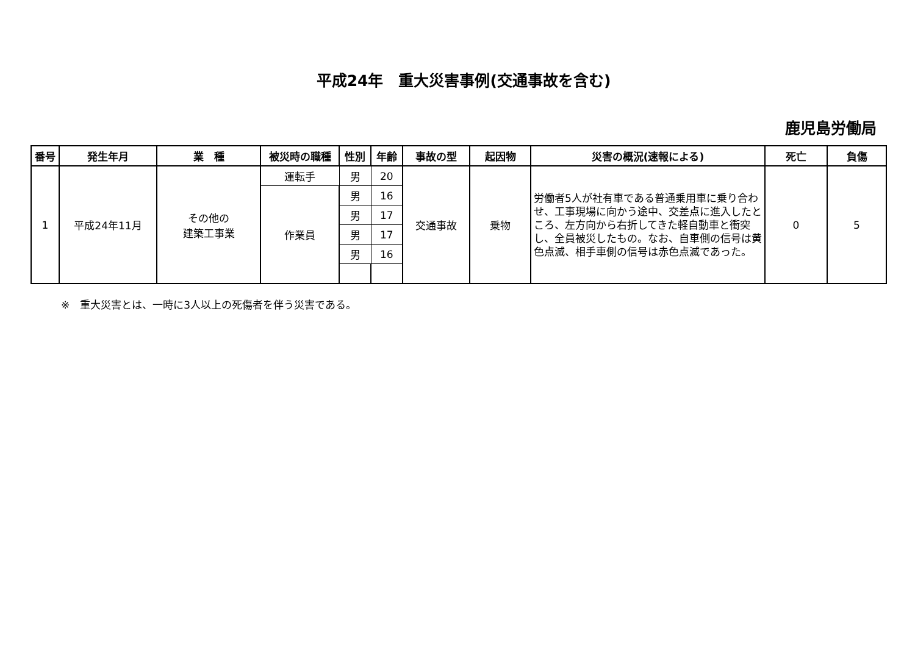平成24年　重大災害事例(交通事故を含む)
鹿児島労働局
| 番号 | 発生年月 | 業 種 | 被災時の職種 | 性別 | 年齢 | 事故の型 | 起因物 | 災害の概況(速報による) | 死亡 | 負傷 |
| --- | --- | --- | --- | --- | --- | --- | --- | --- | --- | --- |
| 1 | 平成24年11月 | その他の 建築工事業 | 運転手 | 男 | 20 | 交通事故 | 乗物 | 労働者5人が社有車である普通乗用車に乗り合わせ、工事現場に向かう途中、交差点に進入したところ、左方向から右折してきた軽自動車と衝突し、全員被災したもの。なお、自車側の信号は黄色点滅、相手車側の信号は赤色点滅であった。 | 0 | 5 |
| | | | 作業員 | 男 | 16 | | | | | |
| | | | | 男 | 17 | | | | | |
| | | | | 男 | 17 | | | | | |
| | | | | 男 | 16 | | | | | |
※　重大災害とは、一時に3人以上の死傷者を伴う災害である。